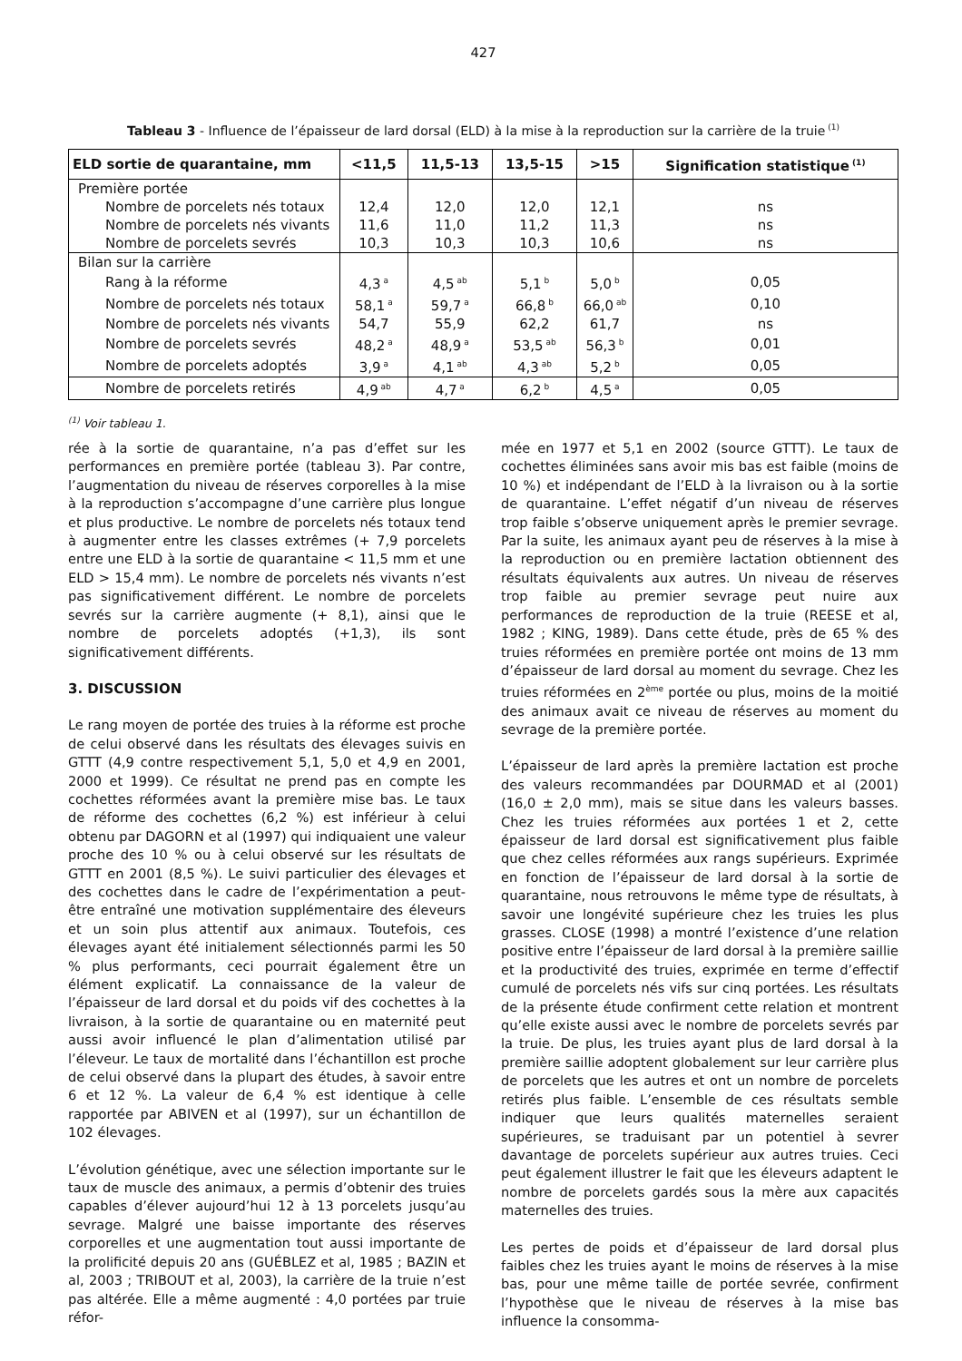427
Tableau 3 - Influence de l’épaisseur de lard dorsal (ELD) à la mise à la reproduction sur la carrière de la truie<sup>(1)</sup>
| ELD sortie de quarantaine, mm | <11,5 | 11,5-13 | 13,5-15 | >15 | Signification statistique<sup>(1)</sup> |
| --- | --- | --- | --- | --- | --- |
| Première portée | | | | | |
| Nombre de porcelets nés totaux | 12,4 | 12,0 | 12,0 | 12,1 | ns |
| Nombre de porcelets nés vivants | 11,6 | 11,0 | 11,2 | 11,3 | ns |
| Nombre de porcelets sevrés | 10,3 | 10,3 | 10,3 | 10,6 | ns |
| Bilan sur la carrière | | | | | |
| Rang à la réforme | 4,3<sup>a</sup> | 4,5<sup>ab</sup> | 5,1<sup>b</sup> | 5,0<sup>b</sup> | 0,05 |
| Nombre de porcelets nés totaux | 58,1<sup>a</sup> | 59,7<sup>a</sup> | 66,8<sup>b</sup> | 66,0<sup>ab</sup> | 0,10 |
| Nombre de porcelets nés vivants | 54,7 | 55,9 | 62,2 | 61,7 | ns |
| Nombre de porcelets sevrés | 48,2<sup>a</sup> | 48,9<sup>a</sup> | 53,5<sup>ab</sup> | 56,3<sup>b</sup> | 0,01 |
| Nombre de porcelets adoptés | 3,9<sup>a</sup> | 4,1<sup>ab</sup> | 4,3<sup>ab</sup> | 5,2<sup>b</sup> | 0,05 |
| Nombre de porcelets retirés | 4,9<sup>ab</sup> | 4,7<sup>a</sup> | 6,2<sup>b</sup> | 4,5<sup>a</sup> | 0,05 |
<sup>(1)</sup> Voir tableau 1.
rée à la sortie de quarantaine, n’a pas d’effet sur les performances en première portée (tableau 3). Par contre, l’augmentation du niveau de réserves corporelles à la mise à la reproduction s’accompagne d’une carrière plus longue et plus productive. Le nombre de porcelets nés totaux tend à augmenter entre les classes extrêmes (+ 7,9 porcelets entre une ELD à la sortie de quarantaine < 11,5 mm et une ELD > 15,4 mm). Le nombre de porcelets nés vivants n’est pas significativement différent. Le nombre de porcelets sevrés sur la carrière augmente (+ 8,1), ainsi que le nombre de porcelets adoptés (+1,3), ils sont significativement différents.
3. DISCUSSION
Le rang moyen de portée des truies à la réforme est proche de celui observé dans les résultats des élevages suivis en GTTT (4,9 contre respectivement 5,1, 5,0 et 4,9 en 2001, 2000 et 1999). Ce résultat ne prend pas en compte les cochettes réformées avant la première mise bas. Le taux de réforme des cochettes (6,2 %) est inférieur à celui obtenu par DAGORN et al (1997) qui indiquaient une valeur proche des 10 % ou à celui observé sur les résultats de GTTT en 2001 (8,5 %). Le suivi particulier des élevages et des cochettes dans le cadre de l’expérimentation a peut-être entraîné une motivation supplémentaire des éleveurs et un soin plus attentif aux animaux. Toutefois, ces élevages ayant été initialement sélectionnés parmi les 50 % plus performants, ceci pourrait également être un élément explicatif. La connaissance de la valeur de l’épaisseur de lard dorsal et du poids vif des cochettes à la livraison, à la sortie de quarantaine ou en maternité peut aussi avoir influencé le plan d’alimentation utilisé par l’éleveur. Le taux de mortalité dans l’échantillon est proche de celui observé dans la plupart des études, à savoir entre 6 et 12 %. La valeur de 6,4 % est identique à celle rapportée par ABIVEN et al (1997), sur un échantillon de 102 élevages.
L’évolution génétique, avec une sélection importante sur le taux de muscle des animaux, a permis d’obtenir des truies capables d’élever aujourd’hui 12 à 13 porcelets jusqu’au sevrage. Malgré une baisse importante des réserves corporelles et une augmentation tout aussi importante de la prolificité depuis 20 ans (GUÉBLEZ et al, 1985 ; BAZIN et al, 2003 ; TRIBOUT et al, 2003), la carrière de la truie n’est pas altérée. Elle a même augmenté : 4,0 portées par truie réfor-
mée en 1977 et 5,1 en 2002 (source GTTT). Le taux de cochettes éliminées sans avoir mis bas est faible (moins de 10 %) et indépendant de l’ELD à la livraison ou à la sortie de quarantaine. L’effet négatif d’un niveau de réserves trop faible s’observe uniquement après le premier sevrage. Par la suite, les animaux ayant peu de réserves à la mise à la reproduction ou en première lactation obtiennent des résultats équivalents aux autres. Un niveau de réserves trop faible au premier sevrage peut nuire aux performances de reproduction de la truie (REESE et al, 1982 ; KING, 1989). Dans cette étude, près de 65 % des truies réformées en première portée ont moins de 13 mm d’épaisseur de lard dorsal au moment du sevrage. Chez les truies réformées en 2<sup>ème</sup> portée ou plus, moins de la moitié des animaux avait ce niveau de réserves au moment du sevrage de la première portée.
L’épaisseur de lard après la première lactation est proche des valeurs recommandées par DOURMAD et al (2001) (16,0 ± 2,0 mm), mais se situe dans les valeurs basses. Chez les truies réformées aux portées 1 et 2, cette épaisseur de lard dorsal est significativement plus faible que chez celles réformées aux rangs supérieurs. Exprimée en fonction de l’épaisseur de lard dorsal à la sortie de quarantaine, nous retrouvons le même type de résultats, à savoir une longévité supérieure chez les truies les plus grasses. CLOSE (1998) a montré l’existence d’une relation positive entre l’épaisseur de lard dorsal à la première saillie et la productivité des truies, exprimée en terme d’effectif cumulé de porcelets nés vifs sur cinq portées. Les résultats de la présente étude confirment cette relation et montrent qu’elle existe aussi avec le nombre de porcelets sevrés par la truie. De plus, les truies ayant plus de lard dorsal à la première saillie adoptent globalement sur leur carrière plus de porcelets que les autres et ont un nombre de porcelets retirés plus faible. L’ensemble de ces résultats semble indiquer que leurs qualités maternelles seraient supérieures, se traduisant par un potentiel à sevrer davantage de porcelets supérieur aux autres truies. Ceci peut également illustrer le fait que les éleveurs adaptent le nombre de porcelets gardés sous la mère aux capacités maternelles des truies.
Les pertes de poids et d’épaisseur de lard dorsal plus faibles chez les truies ayant le moins de réserves à la mise bas, pour une même taille de portée sevrée, confirment l’hypothèse que le niveau de réserves à la mise bas influence la consomma-